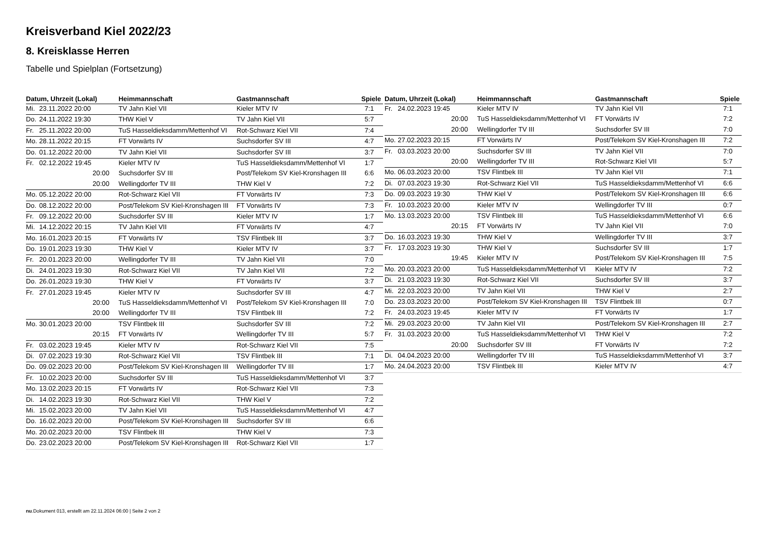Kreisverband Kiel 2022/23
8. Kreisklasse Herren
Tabelle und Spielplan (Fortsetzung)
| Datum, Uhrzeit (Lokal) | Heimmannschaft | Gastmannschaft | Spiele |
| --- | --- | --- | --- |
| Mi. 23.11.2022 20:00 | TV Jahn Kiel VII | Kieler MTV IV | 7:1 |
| Do. 24.11.2022 19:30 | THW Kiel V | TV Jahn Kiel VII | 5:7 |
| Fr. 25.11.2022 20:00 | TuS Hasseldieksdamm/Mettenhof VI | Rot-Schwarz Kiel VII | 7:4 |
| Mo. 28.11.2022 20:15 | FT Vorwärts IV | Suchsdorfer SV III | 4:7 |
| Do. 01.12.2022 20:00 | TV Jahn Kiel VII | Suchsdorfer SV III | 3:7 |
| Fr. 02.12.2022 19:45 | Kieler MTV IV | TuS Hasseldieksdamm/Mettenhof VI | 1:7 |
| 20:00 | Suchsdorfer SV III | Post/Telekom SV Kiel-Kronshagen III | 6:6 |
| 20:00 | Wellingdorfer TV III | THW Kiel V | 7:2 |
| Mo. 05.12.2022 20:00 | Rot-Schwarz Kiel VII | FT Vorwärts IV | 7:3 |
| Do. 08.12.2022 20:00 | Post/Telekom SV Kiel-Kronshagen III | FT Vorwärts IV | 7:3 |
| Fr. 09.12.2022 20:00 | Suchsdorfer SV III | Kieler MTV IV | 1:7 |
| Mi. 14.12.2022 20:15 | TV Jahn Kiel VII | FT Vorwärts IV | 4:7 |
| Mo. 16.01.2023 20:15 | FT Vorwärts IV | TSV Flintbek III | 3:7 |
| Do. 19.01.2023 19:30 | THW Kiel V | Kieler MTV IV | 3:7 |
| Fr. 20.01.2023 20:00 | Wellingdorfer TV III | TV Jahn Kiel VII | 7:0 |
| Di. 24.01.2023 19:30 | Rot-Schwarz Kiel VII | TV Jahn Kiel VII | 7:2 |
| Do. 26.01.2023 19:30 | THW Kiel V | FT Vorwärts IV | 3:7 |
| Fr. 27.01.2023 19:45 | Kieler MTV IV | Suchsdorfer SV III | 4:7 |
| 20:00 | TuS Hasseldieksdamm/Mettenhof VI | Post/Telekom SV Kiel-Kronshagen III | 7:0 |
| 20:00 | Wellingdorfer TV III | TSV Flintbek III | 7:2 |
| Mo. 30.01.2023 20:00 | TSV Flintbek III | Suchsdorfer SV III | 7:2 |
| 20:15 | FT Vorwärts IV | Wellingdorfer TV III | 5:7 |
| Fr. 03.02.2023 19:45 | Kieler MTV IV | Rot-Schwarz Kiel VII | 7:5 |
| Di. 07.02.2023 19:30 | Rot-Schwarz Kiel VII | TSV Flintbek III | 7:1 |
| Do. 09.02.2023 20:00 | Post/Telekom SV Kiel-Kronshagen III | Wellingdorfer TV III | 1:7 |
| Fr. 10.02.2023 20:00 | Suchsdorfer SV III | TuS Hasseldieksdamm/Mettenhof VI | 3:7 |
| Mo. 13.02.2023 20:15 | FT Vorwärts IV | Rot-Schwarz Kiel VII | 7:3 |
| Di. 14.02.2023 19:30 | Rot-Schwarz Kiel VII | THW Kiel V | 7:2 |
| Mi. 15.02.2023 20:00 | TV Jahn Kiel VII | TuS Hasseldieksdamm/Mettenhof VI | 4:7 |
| Do. 16.02.2023 20:00 | Post/Telekom SV Kiel-Kronshagen III | Suchsdorfer SV III | 6:6 |
| Mo. 20.02.2023 20:00 | TSV Flintbek III | THW Kiel V | 7:3 |
| Do. 23.02.2023 20:00 | Post/Telekom SV Kiel-Kronshagen III | Rot-Schwarz Kiel VII | 1:7 |
| Datum, Uhrzeit (Lokal) | Heimmannschaft | Gastmannschaft | Spiele |
| --- | --- | --- | --- |
| Fr. 24.02.2023 19:45 | Kieler MTV IV | TV Jahn Kiel VII | 7:1 |
| 20:00 | TuS Hasseldieksdamm/Mettenhof VI | FT Vorwärts IV | 7:2 |
| 20:00 | Wellingdorfer TV III | Suchsdorfer SV III | 7:0 |
| Mo. 27.02.2023 20:15 | FT Vorwärts IV | Post/Telekom SV Kiel-Kronshagen III | 7:2 |
| Fr. 03.03.2023 20:00 | Suchsdorfer SV III | TV Jahn Kiel VII | 7:0 |
| 20:00 | Wellingdorfer TV III | Rot-Schwarz Kiel VII | 5:7 |
| Mo. 06.03.2023 20:00 | TSV Flintbek III | TV Jahn Kiel VII | 7:1 |
| Di. 07.03.2023 19:30 | Rot-Schwarz Kiel VII | TuS Hasseldieksdamm/Mettenhof VI | 6:6 |
| Do. 09.03.2023 19:30 | THW Kiel V | Post/Telekom SV Kiel-Kronshagen III | 6:6 |
| Fr. 10.03.2023 20:00 | Kieler MTV IV | Wellingdorfer TV III | 0:7 |
| Mo. 13.03.2023 20:00 | TSV Flintbek III | TuS Hasseldieksdamm/Mettenhof VI | 6:6 |
| 20:15 | FT Vorwärts IV | TV Jahn Kiel VII | 7:0 |
| Do. 16.03.2023 19:30 | THW Kiel V | Wellingdorfer TV III | 3:7 |
| Fr. 17.03.2023 19:30 | THW Kiel V | Suchsdorfer SV III | 1:7 |
| 19:45 | Kieler MTV IV | Post/Telekom SV Kiel-Kronshagen III | 7:5 |
| Mo. 20.03.2023 20:00 | TuS Hasseldieksdamm/Mettenhof VI | Kieler MTV IV | 7:2 |
| Di. 21.03.2023 19:30 | Rot-Schwarz Kiel VII | Suchsdorfer SV III | 3:7 |
| Mi. 22.03.2023 20:00 | TV Jahn Kiel VII | THW Kiel V | 2:7 |
| Do. 23.03.2023 20:00 | Post/Telekom SV Kiel-Kronshagen III | TSV Flintbek III | 0:7 |
| Fr. 24.03.2023 19:45 | Kieler MTV IV | FT Vorwärts IV | 1:7 |
| Mi. 29.03.2023 20:00 | TV Jahn Kiel VII | Post/Telekom SV Kiel-Kronshagen III | 2:7 |
| Fr. 31.03.2023 20:00 | TuS Hasseldieksdamm/Mettenhof VI | THW Kiel V | 7:2 |
| 20:00 | Suchsdorfer SV III | FT Vorwärts IV | 7:2 |
| Di. 04.04.2023 20:00 | Wellingdorfer TV III | TuS Hasseldieksdamm/Mettenhof VI | 3:7 |
| Mo. 24.04.2023 20:00 | TSV Flintbek III | Kieler MTV IV | 4:7 |
nu.Dokument 013, erstellt am 22.11.2024 06:00 | Seite 2 von 2